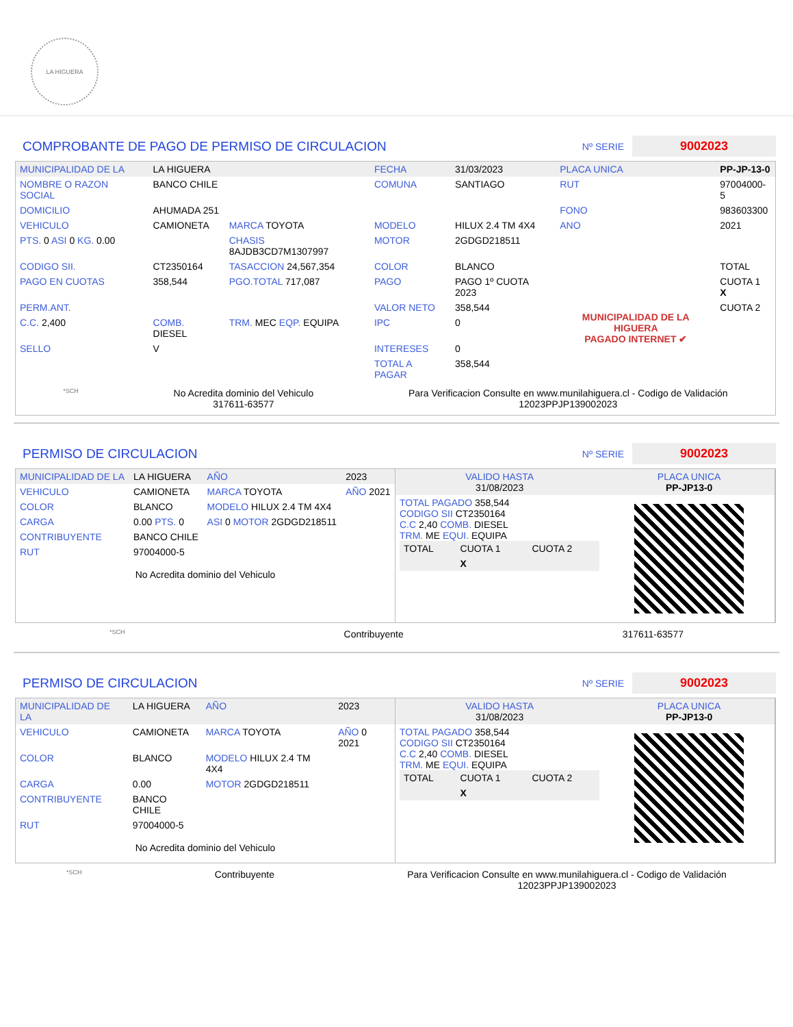LA HIGUERA
COMPROBANTE DE PAGO DE PERMISO DE CIRCULACION
Nº SERIE 9002023
| MUNICIPALIDAD DE LA | LA HIGUERA | | FECHA | 31/03/2023 | PLACA UNICA | PP-JP-13-0 |
| NOMBRE O RAZON SOCIAL | BANCO CHILE | | COMUNA | SANTIAGO | RUT | 97004000-5 |
| DOMICILIO | AHUMADA 251 | | | | FONO | 983603300 |
| VEHICULO | CAMIONETA | MARCA TOYOTA | MODELO | HILUX 2.4 TM 4X4 | ANO | 2021 |
| PTS. 0 ASI 0 KG. 0.00 | | CHASIS 8AJDB3CD7M1307997 | MOTOR | 2GDGD218511 | | |
| CODIGO SII. | CT2350164 | TASACCION 24,567,354 | COLOR | BLANCO | | TOTAL |
| PAGO EN CUOTAS | 358,544 | PGO.TOTAL 717,087 | PAGO | PAGO 1º CUOTA 2023 | MUNICIPALIDAD DE LA HIGUERA PAGADO INTERNET ✔ | CUOTA 1 X |
| PERM.ANT. | | | VALOR NETO | 358,544 | | CUOTA 2 |
| C.C. 2,400 | COMB. DIESEL | TRM. MEC EQP. EQUIPA | IPC | 0 | | |
| SELLO | V | | INTERESES | 0 | | |
| | | | TOTAL A PAGAR | 358,544 | | |
*SCH
No Acredita dominio del Vehiculo
317611-63577
Para Verificacion Consulte en www.munilahiguera.cl - Codigo de Validación
12023PPJP139002023
PERMISO DE CIRCULACION
Nº SERIE 9002023
| MUNICIPALIDAD DE LA | LA HIGUERA | AÑO | 2023 |
| VEHICULO | CAMIONETA | MARCA TOYOTA | AÑO 2021 |
| COLOR | BLANCO | MODELO HILUX 2.4 TM 4X4 | |
| CARGA | 0.00 PTS. 0 | ASI 0 MOTOR 2GDGD218511 | |
| CONTRIBUYENTE | BANCO CHILE | | |
| RUT | 97004000-5 | | |
No Acredita dominio del Vehiculo
| VALIDO HASTA 31/08/2023 | PLACA UNICA PP-JP13-0 |
| TOTAL PAGADO 358,544 CODIGO SII CT2350164 C.C 2,40 COMB. DIESEL TRM. ME EQUI. EQUIPA / TOTAL / CUOTA 1 / CUOTA 2 / / / X / / | |
*SCH Contribuyente 317611-63577
PERMISO DE CIRCULACION
Nº SERIE 9002023
| MUNICIPALIDAD DE LA | LA HIGUERA | AÑO | 2023 |
| VEHICULO | CAMIONETA | MARCA TOYOTA | AÑO 0 2021 |
| COLOR | BLANCO | MODELO HILUX 2.4 TM 4X4 | |
| CARGA | 0.00 | MOTOR 2GDGD218511 | |
| CONTRIBUYENTE | BANCO CHILE | | |
| RUT | 97004000-5 | | |
No Acredita dominio del Vehiculo
| VALIDO HASTA 31/08/2023 | PLACA UNICA PP-JP13-0 |
| TOTAL PAGADO 358,544 CODIGO SII CT2350164 C.C 2,40 COMB. DIESEL TRM. ME EQUI. EQUIPA / TOTAL / CUOTA 1 / CUOTA 2 / / / X / / | |
*SCH Contribuyente Para Verificacion Consulte en www.munilahiguera.cl - Codigo de Validación
12023PPJP139002023